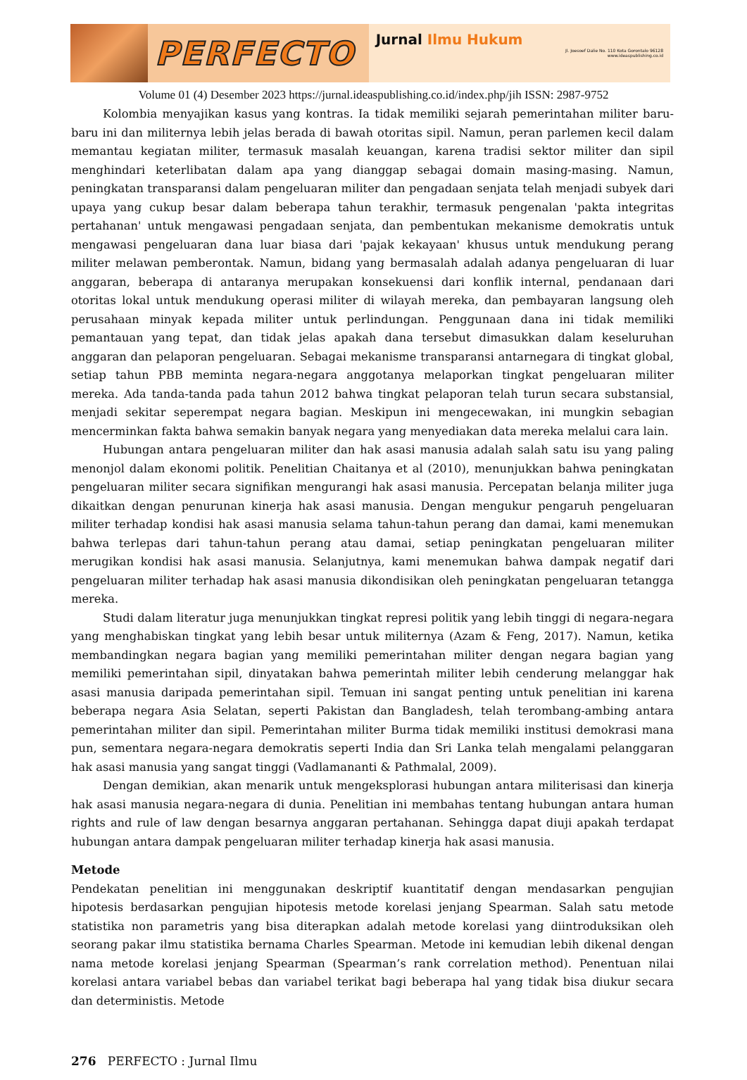PERFECTO
Jurnal Ilmu Hukum
Jl. Joesoef Dalie No. 110 Kota Gorontalo 96128
www.ideaspublishing.co.id
Volume 01 (4) Desember 2023 https://jurnal.ideaspublishing.co.id/index.php/jih ISSN: 2987-9752
Kolombia menyajikan kasus yang kontras. Ia tidak memiliki sejarah pemerintahan militer baru-baru ini dan militernya lebih jelas berada di bawah otoritas sipil. Namun, peran parlemen kecil dalam memantau kegiatan militer, termasuk masalah keuangan, karena tradisi sektor militer dan sipil menghindari keterlibatan dalam apa yang dianggap sebagai domain masing-masing. Namun, peningkatan transparansi dalam pengeluaran militer dan pengadaan senjata telah menjadi subyek dari upaya yang cukup besar dalam beberapa tahun terakhir, termasuk pengenalan 'pakta integritas pertahanan' untuk mengawasi pengadaan senjata, dan pembentukan mekanisme demokratis untuk mengawasi pengeluaran dana luar biasa dari 'pajak kekayaan' khusus untuk mendukung perang militer melawan pemberontak. Namun, bidang yang bermasalah adalah adanya pengeluaran di luar anggaran, beberapa di antaranya merupakan konsekuensi dari konflik internal, pendanaan dari otoritas lokal untuk mendukung operasi militer di wilayah mereka, dan pembayaran langsung oleh perusahaan minyak kepada militer untuk perlindungan. Penggunaan dana ini tidak memiliki pemantauan yang tepat, dan tidak jelas apakah dana tersebut dimasukkan dalam keseluruhan anggaran dan pelaporan pengeluaran. Sebagai mekanisme transparansi antarnegara di tingkat global, setiap tahun PBB meminta negara-negara anggotanya melaporkan tingkat pengeluaran militer mereka. Ada tanda-tanda pada tahun 2012 bahwa tingkat pelaporan telah turun secara substansial, menjadi sekitar seperempat negara bagian. Meskipun ini mengecewakan, ini mungkin sebagian mencerminkan fakta bahwa semakin banyak negara yang menyediakan data mereka melalui cara lain.
Hubungan antara pengeluaran militer dan hak asasi manusia adalah salah satu isu yang paling menonjol dalam ekonomi politik. Penelitian Chaitanya et al (2010), menunjukkan bahwa peningkatan pengeluaran militer secara signifikan mengurangi hak asasi manusia. Percepatan belanja militer juga dikaitkan dengan penurunan kinerja hak asasi manusia. Dengan mengukur pengaruh pengeluaran militer terhadap kondisi hak asasi manusia selama tahun-tahun perang dan damai, kami menemukan bahwa terlepas dari tahun-tahun perang atau damai, setiap peningkatan pengeluaran militer merugikan kondisi hak asasi manusia. Selanjutnya, kami menemukan bahwa dampak negatif dari pengeluaran militer terhadap hak asasi manusia dikondisikan oleh peningkatan pengeluaran tetangga mereka.
Studi dalam literatur juga menunjukkan tingkat represi politik yang lebih tinggi di negara-negara yang menghabiskan tingkat yang lebih besar untuk militernya (Azam & Feng, 2017). Namun, ketika membandingkan negara bagian yang memiliki pemerintahan militer dengan negara bagian yang memiliki pemerintahan sipil, dinyatakan bahwa pemerintah militer lebih cenderung melanggar hak asasi manusia daripada pemerintahan sipil. Temuan ini sangat penting untuk penelitian ini karena beberapa negara Asia Selatan, seperti Pakistan dan Bangladesh, telah terombang-ambing antara pemerintahan militer dan sipil. Pemerintahan militer Burma tidak memiliki institusi demokrasi mana pun, sementara negara-negara demokratis seperti India dan Sri Lanka telah mengalami pelanggaran hak asasi manusia yang sangat tinggi (Vadlamananti & Pathmalal, 2009).
Dengan demikian, akan menarik untuk mengeksplorasi hubungan antara militerisasi dan kinerja hak asasi manusia negara-negara di dunia. Penelitian ini membahas tentang hubungan antara human rights and rule of law dengan besarnya anggaran pertahanan. Sehingga dapat diuji apakah terdapat hubungan antara dampak pengeluaran militer terhadap kinerja hak asasi manusia.
Metode
Pendekatan penelitian ini menggunakan deskriptif kuantitatif dengan mendasarkan pengujian hipotesis berdasarkan pengujian hipotesis metode korelasi jenjang Spearman. Salah satu metode statistika non parametris yang bisa diterapkan adalah metode korelasi yang diintroduksikan oleh seorang pakar ilmu statistika bernama Charles Spearman. Metode ini kemudian lebih dikenal dengan nama metode korelasi jenjang Spearman (Spearman’s rank correlation method). Penentuan nilai korelasi antara variabel bebas dan variabel terikat bagi beberapa hal yang tidak bisa diukur secara dan deterministis. Metode
276 PERFECTO : Jurnal Ilmu